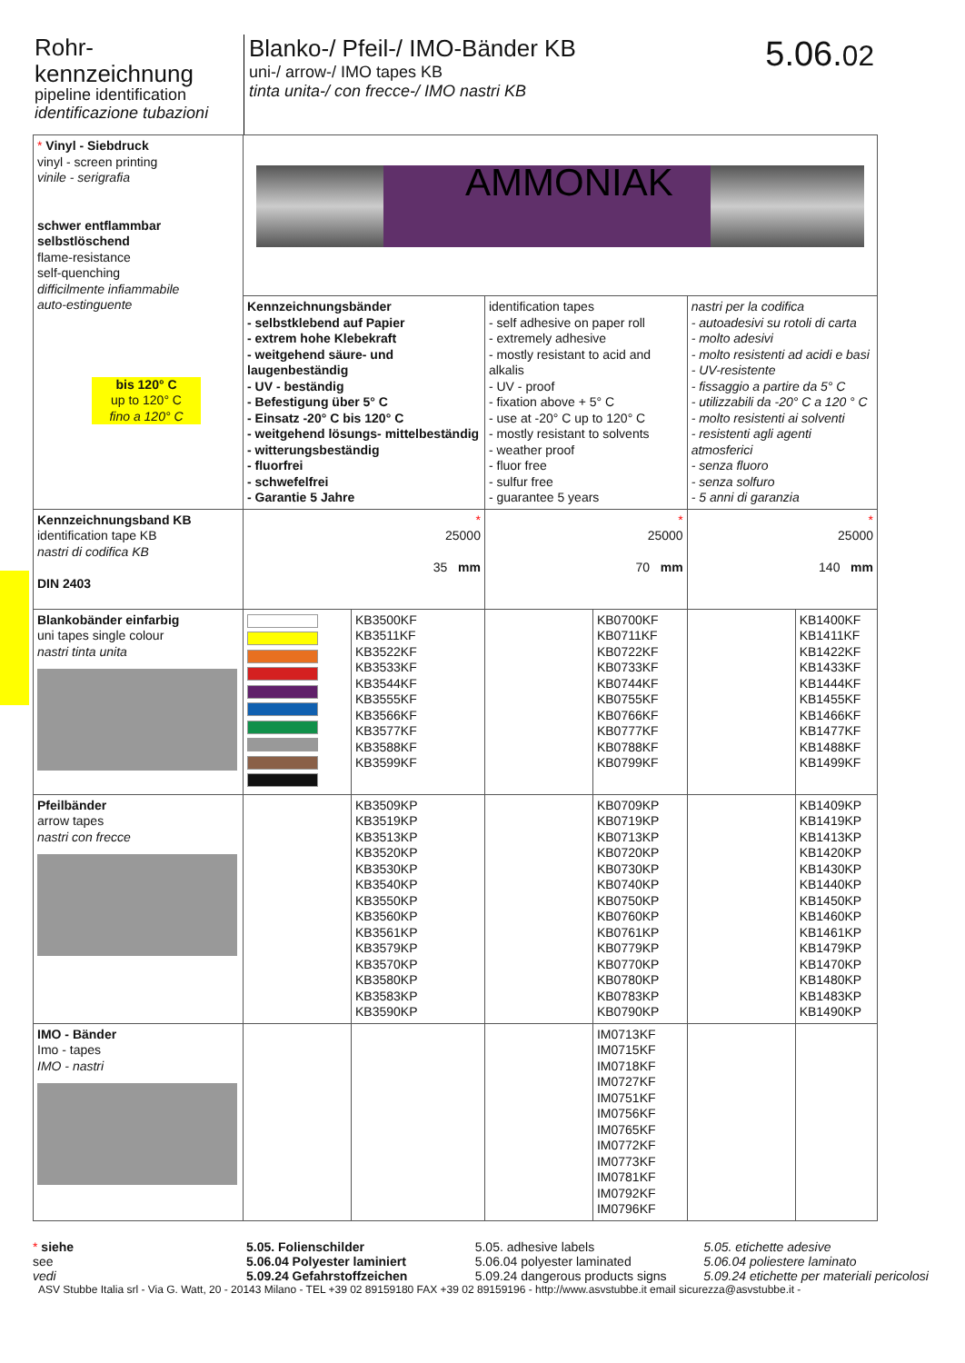Rohr-
kennzeichnung
pipeline identification
identificazione tubazioni
Blanko-/ Pfeil-/ IMO-Bänder KB
uni-/ arrow-/ IMO tapes KB
tinta unita-/ con frecce-/ IMO nastri KB
5.06.02
| * Vinyl - Siebdruck vinyl - screen printing vinile - serigrafia schwer entflammbar selbstlöschend flame-resistance self-quenching difficilmente infiammabile auto-estinguente bis 120° C up to 120° C fino a 120° C | AMMONIAK | | | | | |
| | Kennzeichnungsbänder - selbstklebend auf Papier - extrem hohe Klebekraft - weitgehend säure- und laugenbeständig - UV - beständig - Befestigung über 5° C - Einsatz -20° C bis 120° C - weitgehend lösungs- mittelbeständig - witterungsbeständig - fluorfrei - schwefelfrei - Garantie 5 Jahre | | identification tapes - self adhesive on paper roll - extremely adhesive - mostly resistant to acid and alkalis - UV - proof - fixation above + 5° C - use at -20° C up to 120° C - mostly resistant to solvents - weather proof - fluor free - sulfur free - guarantee 5 years | | nastri per la codifica - autoadesivi su rotoli di carta - molto adesivi - molto resistenti ad acidi e basi - UV-resistente - fissaggio a partire da 5° C - utilizzabili da -20° C a 120 ° C - molto resistenti ai solventi - resistenti agli agenti atmosferici - senza fluoro - senza solfuro - 5 anni di garanzia | |
| Kennzeichnungsband KB identification tape KB nastri di codifica KB DIN 2403 | * 25000 35 mm | | * 25000 70 mm | | * 25000 140 mm | |
| Blankobänder einfarbig uni tapes single colour nastri tinta unita | | KB3500KF KB3511KF KB3522KF KB3533KF KB3544KF KB3555KF KB3566KF KB3577KF KB3588KF KB3599KF | | KB0700KF KB0711KF KB0722KF KB0733KF KB0744KF KB0755KF KB0766KF KB0777KF KB0788KF KB0799KF | | KB1400KF KB1411KF KB1422KF KB1433KF KB1444KF KB1455KF KB1466KF KB1477KF KB1488KF KB1499KF |
| Pfeilbänder arrow tapes nastri con frecce | | KB3509KP KB3519KP KB3513KP KB3520KP KB3530KP KB3540KP KB3550KP KB3560KP KB3561KP KB3579KP KB3570KP KB3580KP KB3583KP KB3590KP | | KB0709KP KB0719KP KB0713KP KB0720KP KB0730KP KB0740KP KB0750KP KB0760KP KB0761KP KB0779KP KB0770KP KB0780KP KB0783KP KB0790KP | | KB1409KP KB1419KP KB1413KP KB1420KP KB1430KP KB1440KP KB1450KP KB1460KP KB1461KP KB1479KP KB1470KP KB1480KP KB1483KP KB1490KP |
| IMO - Bänder Imo - tapes IMO - nastri | | | | IM0713KF IM0715KF IM0718KF IM0727KF IM0751KF IM0756KF IM0765KF IM0772KF IM0773KF IM0781KF IM0792KF IM0796KF | | |
* siehe
see
vedi
5.05. Folienschilder
5.06.04 Polyester laminiert
5.09.24 Gefahrstoffzeichen
5.05. adhesive labels
5.06.04 polyester laminated
5.09.24 dangerous products signs
5.05. etichette adesive
5.06.04 poliestere laminato
5.09.24 etichette per materiali pericolosi
ASV Stubbe Italia srl - Via G. Watt, 20 - 20143 Milano - TEL +39 02 89159180 FAX +39 02 89159196 - http://www.asvstubbe.it email sicurezza@asvstubbe.it -